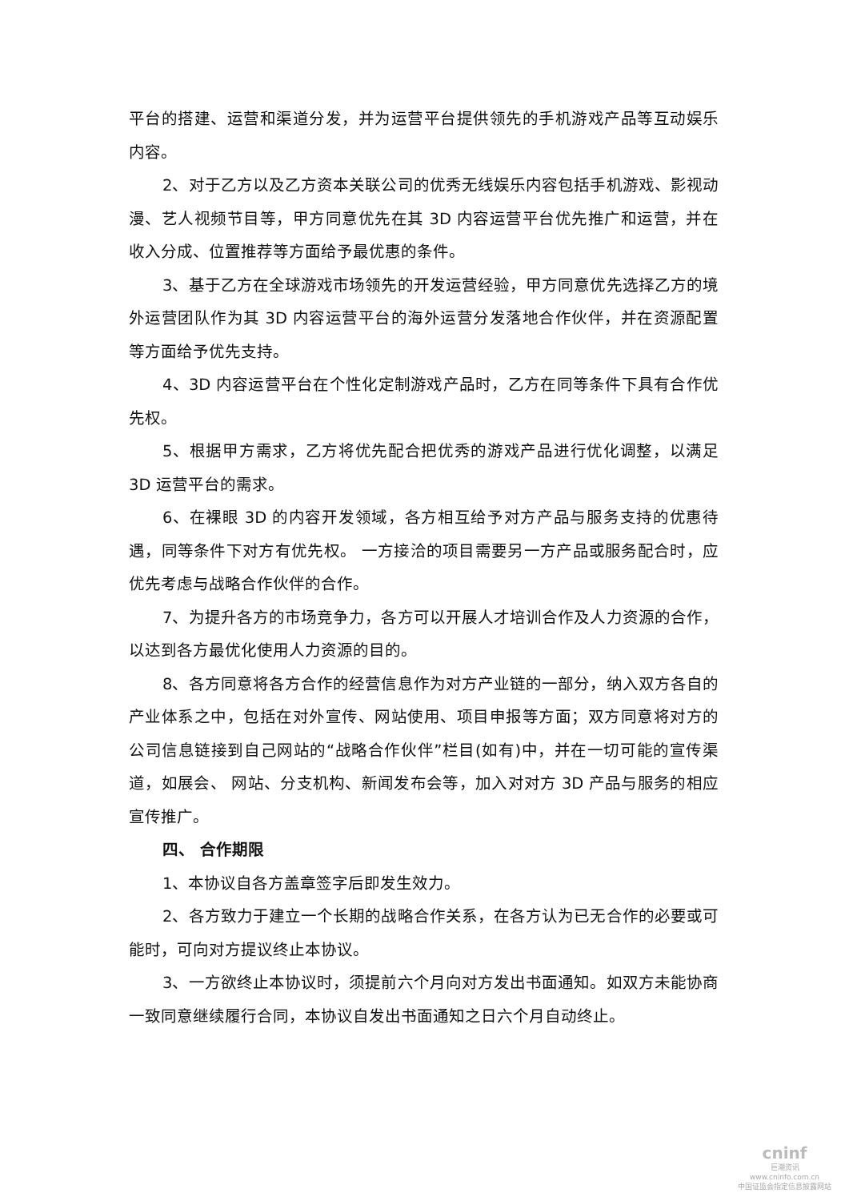平台的搭建、运营和渠道分发，并为运营平台提供领先的手机游戏产品等互动娱乐内容。
2、对于乙方以及乙方资本关联公司的优秀无线娱乐内容包括手机游戏、影视动漫、艺人视频节目等，甲方同意优先在其 3D 内容运营平台优先推广和运营，并在收入分成、位置推荐等方面给予最优惠的条件。
3、基于乙方在全球游戏市场领先的开发运营经验，甲方同意优先选择乙方的境外运营团队作为其 3D 内容运营平台的海外运营分发落地合作伙伴，并在资源配置等方面给予优先支持。
4、3D 内容运营平台在个性化定制游戏产品时，乙方在同等条件下具有合作优先权。
5、根据甲方需求，乙方将优先配合把优秀的游戏产品进行优化调整，以满足 3D 运营平台的需求。
6、在裸眼 3D 的内容开发领域，各方相互给予对方产品与服务支持的优惠待遇，同等条件下对方有优先权。 一方接洽的项目需要另一方产品或服务配合时，应优先考虑与战略合作伙伴的合作。
7、为提升各方的市场竞争力，各方可以开展人才培训合作及人力资源的合作，以达到各方最优化使用人力资源的目的。
8、各方同意将各方合作的经营信息作为对方产业链的一部分，纳入双方各自的产业体系之中，包括在对外宣传、网站使用、项目申报等方面；双方同意将对方的公司信息链接到自己网站的“战略合作伙伴”栏目(如有)中，并在一切可能的宣传渠道，如展会、 网站、分支机构、新闻发布会等，加入对对方 3D 产品与服务的相应宣传推广。
四、 合作期限
1、本协议自各方盖章签字后即发生效力。
2、各方致力于建立一个长期的战略合作关系，在各方认为已无合作的必要或可能时，可向对方提议终止本协议。
3、一方欲终止本协议时，须提前六个月向对方发出书面通知。如双方未能协商一致同意继续履行合同，本协议自发出书面通知之日六个月自动终止。
cninf
巨潮资讯
www.cninfo.com.cn
中国证监会指定信息披露网站